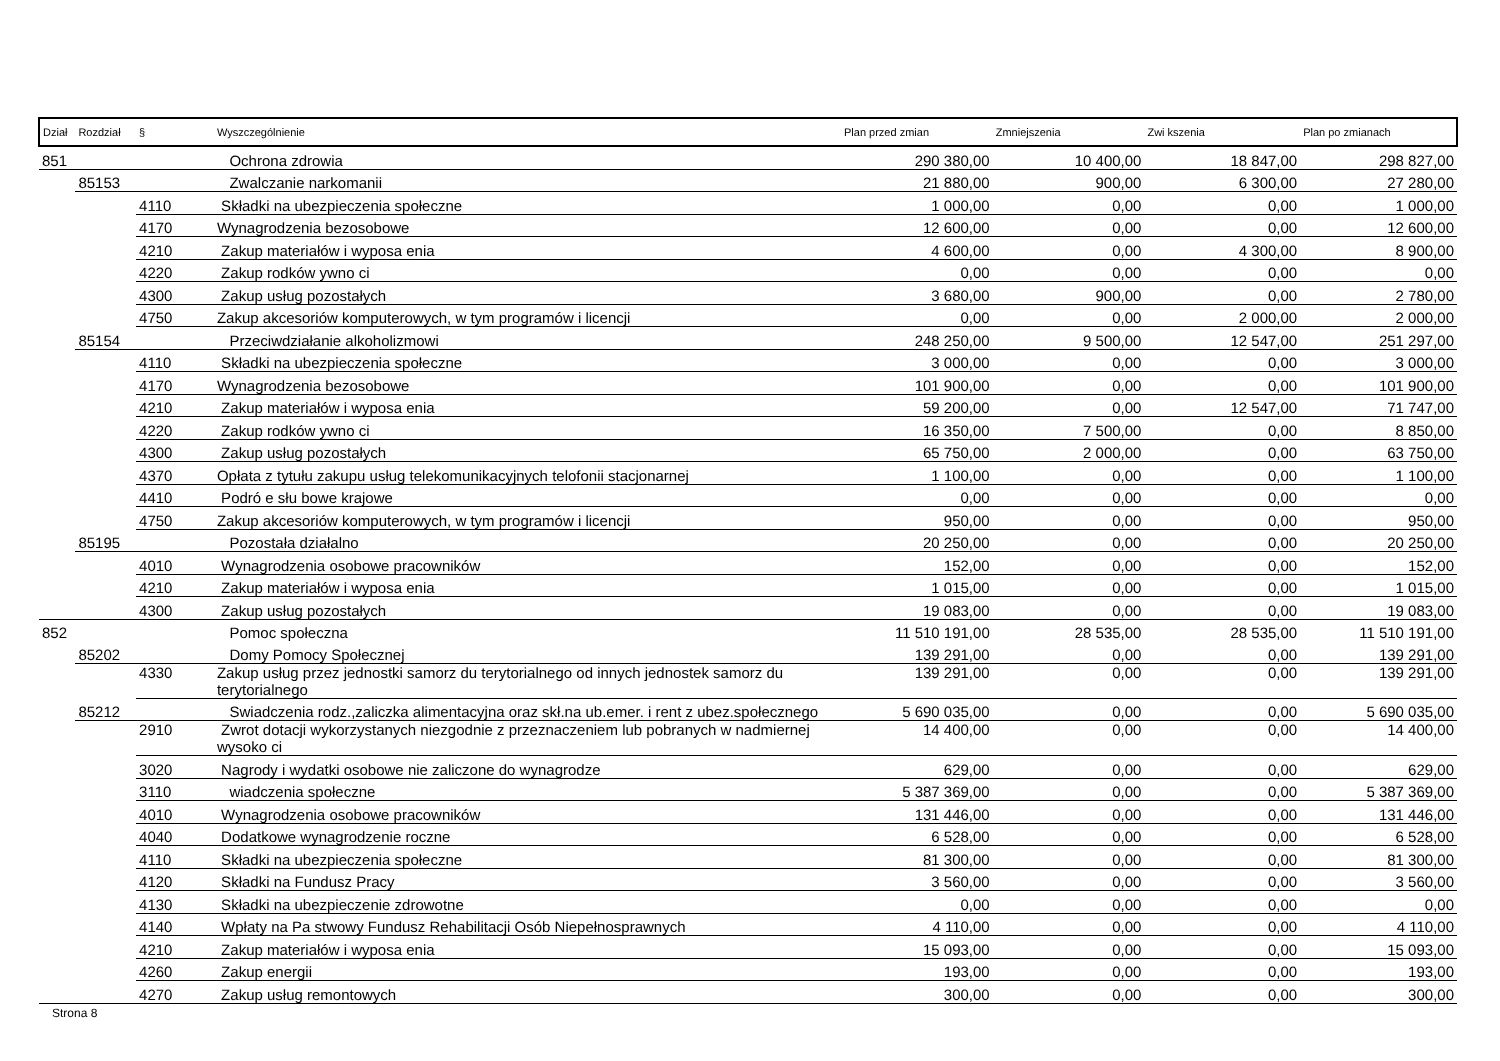| Dział | Rozdział | § | Wyszczególnienie | Plan przed zmian | Zmniejszenia | Zwi kszenia | Plan po zmianach |
| --- | --- | --- | --- | --- | --- | --- | --- |
| 851 | | | Ochrona zdrowia | 290 380,00 | 10 400,00 | 18 847,00 | 298 827,00 |
| | 85153 | | Zwalczanie narkomanii | 21 880,00 | 900,00 | 6 300,00 | 27 280,00 |
| | | 4110 | Składki na ubezpieczenia społeczne | 1 000,00 | 0,00 | 0,00 | 1 000,00 |
| | | 4170 | Wynagrodzenia bezosobowe | 12 600,00 | 0,00 | 0,00 | 12 600,00 |
| | | 4210 | Zakup materiałów i wyposa enia | 4 600,00 | 0,00 | 4 300,00 | 8 900,00 |
| | | 4220 | Zakup rodków ywno ci | 0,00 | 0,00 | 0,00 | 0,00 |
| | | 4300 | Zakup usług pozostałych | 3 680,00 | 900,00 | 0,00 | 2 780,00 |
| | | 4750 | Zakup akcesoriów komputerowych, w tym programów i licencji | 0,00 | 0,00 | 2 000,00 | 2 000,00 |
| | 85154 | | Przeciwdziałanie alkoholizmowi | 248 250,00 | 9 500,00 | 12 547,00 | 251 297,00 |
| | | 4110 | Składki na ubezpieczenia społeczne | 3 000,00 | 0,00 | 0,00 | 3 000,00 |
| | | 4170 | Wynagrodzenia bezosobowe | 101 900,00 | 0,00 | 0,00 | 101 900,00 |
| | | 4210 | Zakup materiałów i wyposa enia | 59 200,00 | 0,00 | 12 547,00 | 71 747,00 |
| | | 4220 | Zakup rodków ywno ci | 16 350,00 | 7 500,00 | 0,00 | 8 850,00 |
| | | 4300 | Zakup usług pozostałych | 65 750,00 | 2 000,00 | 0,00 | 63 750,00 |
| | | 4370 | Opłata z tytułu zakupu usług telekomunikacyjnych telofonii stacjonarnej | 1 100,00 | 0,00 | 0,00 | 1 100,00 |
| | | 4410 | Podró e słu bowe krajowe | 0,00 | 0,00 | 0,00 | 0,00 |
| | | 4750 | Zakup akcesoriów komputerowych, w tym programów i licencji | 950,00 | 0,00 | 0,00 | 950,00 |
| | 85195 | | Pozostała działalno | 20 250,00 | 0,00 | 0,00 | 20 250,00 |
| | | 4010 | Wynagrodzenia osobowe pracowników | 152,00 | 0,00 | 0,00 | 152,00 |
| | | 4210 | Zakup materiałów i wyposa enia | 1 015,00 | 0,00 | 0,00 | 1 015,00 |
| | | 4300 | Zakup usług pozostałych | 19 083,00 | 0,00 | 0,00 | 19 083,00 |
| 852 | | | Pomoc społeczna | 11 510 191,00 | 28 535,00 | 28 535,00 | 11 510 191,00 |
| | 85202 | | Domy Pomocy Społecznej | 139 291,00 | 0,00 | 0,00 | 139 291,00 |
| | | 4330 | Zakup usług przez jednostki samorz du terytorialnego od innych jednostek samorz du terytorialnego | 139 291,00 | 0,00 | 0,00 | 139 291,00 |
| | 85212 | | Swiadczenia rodz.,zaliczka alimentacyjna oraz skł.na ub.emer. i rent z ubez.społecznego | 5 690 035,00 | 0,00 | 0,00 | 5 690 035,00 |
| | | 2910 | Zwrot dotacji wykorzystanych niezgodnie z przeznaczeniem lub pobranych w nadmiernej wysoko ci | 14 400,00 | 0,00 | 0,00 | 14 400,00 |
| | | 3020 | Nagrody i wydatki osobowe nie zaliczone do wynagrodze | 629,00 | 0,00 | 0,00 | 629,00 |
| | | 3110 | wiadczenia społeczne | 5 387 369,00 | 0,00 | 0,00 | 5 387 369,00 |
| | | 4010 | Wynagrodzenia osobowe pracowników | 131 446,00 | 0,00 | 0,00 | 131 446,00 |
| | | 4040 | Dodatkowe wynagrodzenie roczne | 6 528,00 | 0,00 | 0,00 | 6 528,00 |
| | | 4110 | Składki na ubezpieczenia społeczne | 81 300,00 | 0,00 | 0,00 | 81 300,00 |
| | | 4120 | Składki na Fundusz Pracy | 3 560,00 | 0,00 | 0,00 | 3 560,00 |
| | | 4130 | Składki na ubezpieczenie zdrowotne | 0,00 | 0,00 | 0,00 | 0,00 |
| | | 4140 | Wpłaty na Pa stwowy Fundusz Rehabilitacji Osób Niepełnosprawnych | 4 110,00 | 0,00 | 0,00 | 4 110,00 |
| | | 4210 | Zakup materiałów i wyposa enia | 15 093,00 | 0,00 | 0,00 | 15 093,00 |
| | | 4260 | Zakup energii | 193,00 | 0,00 | 0,00 | 193,00 |
| | | 4270 | Zakup usług remontowych | 300,00 | 0,00 | 0,00 | 300,00 |
Strona 8